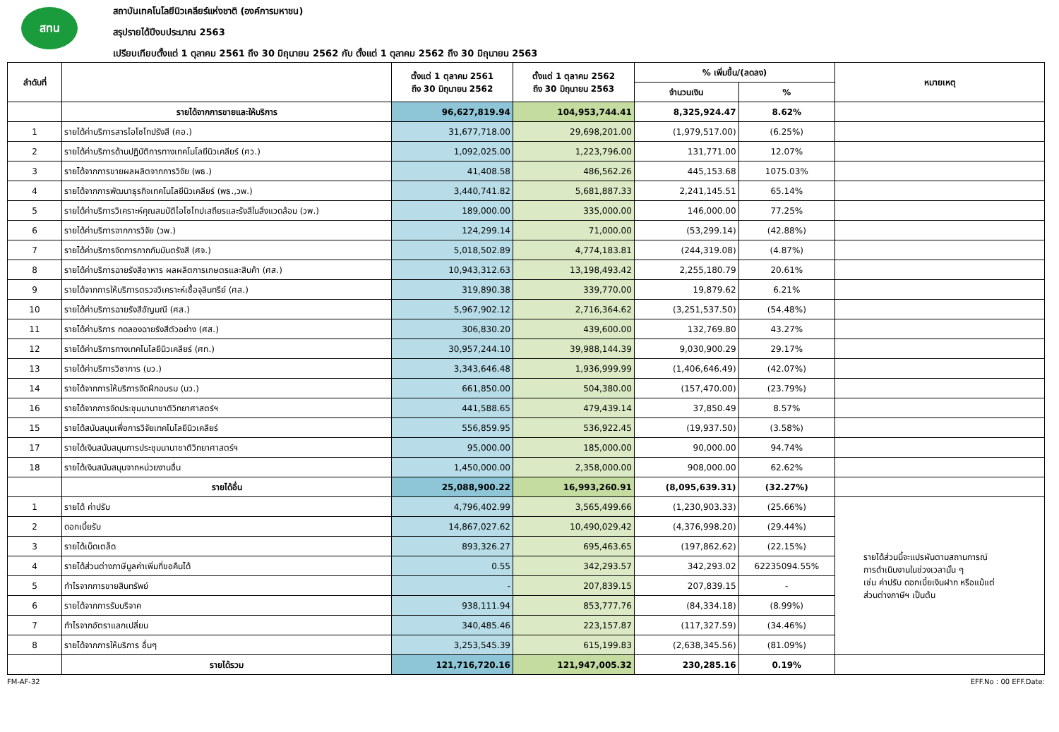สทน
สถาบันเทคโนโลยีนิวเคลียร์แห่งชาติ (องค์การมหาชน)
สรุปรายได้ปีงบประมาณ 2563
เปรียบเทียบตั้งแต่ 1 ตุลาคม 2561 ถึง 30 มิถุนายน 2562 กับ ตั้งแต่ 1 ตุลาคม 2562 ถึง 30 มิถุนายน 2563
| ลำดับที่ | | ตั้งแต่ 1 ตุลาคม 2561 ถึง 30 มิถุนายน 2562 | ตั้งแต่ 1 ตุลาคม 2562 ถึง 30 มิถุนายน 2563 | % เพิ่มขึ้น/(ลดลง) | | หมายเหตุ |
| --- | --- | --- | --- | --- | --- | --- |
| | | | | จำนวนเงิน | % | |
| | รายได้จากการขายและให้บริการ | 96,627,819.94 | 104,953,744.41 | 8,325,924.47 | 8.62% | |
| 1 | รายได้ค่าบริการสารไอโซโทปรังสี (ศอ.) | 31,677,718.00 | 29,698,201.00 | (1,979,517.00) | (6.25%) | |
| 2 | รายได้ค่าบริการด้านปฏิบัติการทางเทคโนโลยีนิวเคลียร์ (ศว.) | 1,092,025.00 | 1,223,796.00 | 131,771.00 | 12.07% | |
| 3 | รายได้จากการขายผลผลิตจากการวิจัย (พธ.) | 41,408.58 | 486,562.26 | 445,153.68 | 1075.03% | |
| 4 | รายได้จากการพัฒนาธุรกิจเทคโนโลยีนิวเคลียร์ (พธ.,วพ.) | 3,440,741.82 | 5,681,887.33 | 2,241,145.51 | 65.14% | |
| 5 | รายได้ค่าบริการวิเคราะห์คุณสมบัติไอโซโทปเสถียรและรังสีในสิ่งแวดล้อม (วพ.) | 189,000.00 | 335,000.00 | 146,000.00 | 77.25% | |
| 6 | รายได้ค่าบริการจากการวิจัย (วพ.) | 124,299.14 | 71,000.00 | (53,299.14) | (42.88%) | |
| 7 | รายได้ค่าบริการจัดการกากกัมมันตรังสี (ศจ.) | 5,018,502.89 | 4,774,183.81 | (244,319.08) | (4.87%) | |
| 8 | รายได้ค่าบริการฉายรังสีอาหาร ผลผลิตการเกษตรและสินค้า (ศส.) | 10,943,312.63 | 13,198,493.42 | 2,255,180.79 | 20.61% | |
| 9 | รายได้จากการให้บริการตรวจวิเคราะห์เชื้อจุลินทรีย์ (ศส.) | 319,890.38 | 339,770.00 | 19,879.62 | 6.21% | |
| 10 | รายได้ค่าบริการฉายรังสีอัญมณี (ศส.) | 5,967,902.12 | 2,716,364.62 | (3,251,537.50) | (54.48%) | |
| 11 | รายได้ค่าบริการ ทดลองฉายรังสีตัวอย่าง (ศส.) | 306,830.20 | 439,600.00 | 132,769.80 | 43.27% | |
| 12 | รายได้ค่าบริการทางเทคโนโลยีนิวเคลียร์ (ศท.) | 30,957,244.10 | 39,988,144.39 | 9,030,900.29 | 29.17% | |
| 13 | รายได้ค่าบริการวิชาการ (บว.) | 3,343,646.48 | 1,936,999.99 | (1,406,646.49) | (42.07%) | |
| 14 | รายได้จากการให้บริการจัดฝึกอบรม (บว.) | 661,850.00 | 504,380.00 | (157,470.00) | (23.79%) | |
| 16 | รายได้จากการจัดประชุมนานาชาติวิทยาศาสตร์ฯ | 441,588.65 | 479,439.14 | 37,850.49 | 8.57% | |
| 15 | รายได้สนับสนุนเพื่อการวิจัยเทคโนโลยีนิวเคลียร์ | 556,859.95 | 536,922.45 | (19,937.50) | (3.58%) | |
| 17 | รายได้เงินสนับสนุนการประชุมนานาชาติวิทยาศาสตร์ฯ | 95,000.00 | 185,000.00 | 90,000.00 | 94.74% | |
| 18 | รายได้เงินสนับสนุนจากหน่วยงานอื่น | 1,450,000.00 | 2,358,000.00 | 908,000.00 | 62.62% | |
| | รายได้อื่น | 25,088,900.22 | 16,993,260.91 | (8,095,639.31) | (32.27%) | |
| 1 | รายได้ ค่าปรับ | 4,796,402.99 | 3,565,499.66 | (1,230,903.33) | (25.66%) | รายได้ส่วนนี้จะแปรผันตามสถานการณ์ การดำเนินงานในช่วงเวลานั้น ๆ เช่น ค่าปรับ ดอกเบี้ยเงินฝาก หรือแม้แต่ ส่วนต่างภาษีฯ เป็นต้น |
| 2 | ดอกเบี้ยรับ | 14,867,027.62 | 10,490,029.42 | (4,376,998.20) | (29.44%) | |
| 3 | รายได้เบ็ดเตล็ด | 893,326.27 | 695,463.65 | (197,862.62) | (22.15%) | |
| 4 | รายได้ส่วนต่างภาษีมูลค่าเพิ่มที่ขอคืนได้ | 0.55 | 342,293.57 | 342,293.02 | 62235094.55% | |
| 5 | กำไรจากการขายสินทรัพย์ | - | 207,839.15 | 207,839.15 | - | |
| 6 | รายได้จากการรับบริจาค | 938,111.94 | 853,777.76 | (84,334.18) | (8.99%) | |
| 7 | กำไรจากอัตราแลกเปลี่ยน | 340,485.46 | 223,157.87 | (117,327.59) | (34.46%) | |
| 8 | รายได้จากการให้บริการ อื่นๆ | 3,253,545.39 | 615,199.83 | (2,638,345.56) | (81.09%) | |
| | รายได้รวม | 121,716,720.16 | 121,947,005.32 | 230,285.16 | 0.19% | |
FM-AF-32 EFF.No : 00 EFF.Date: